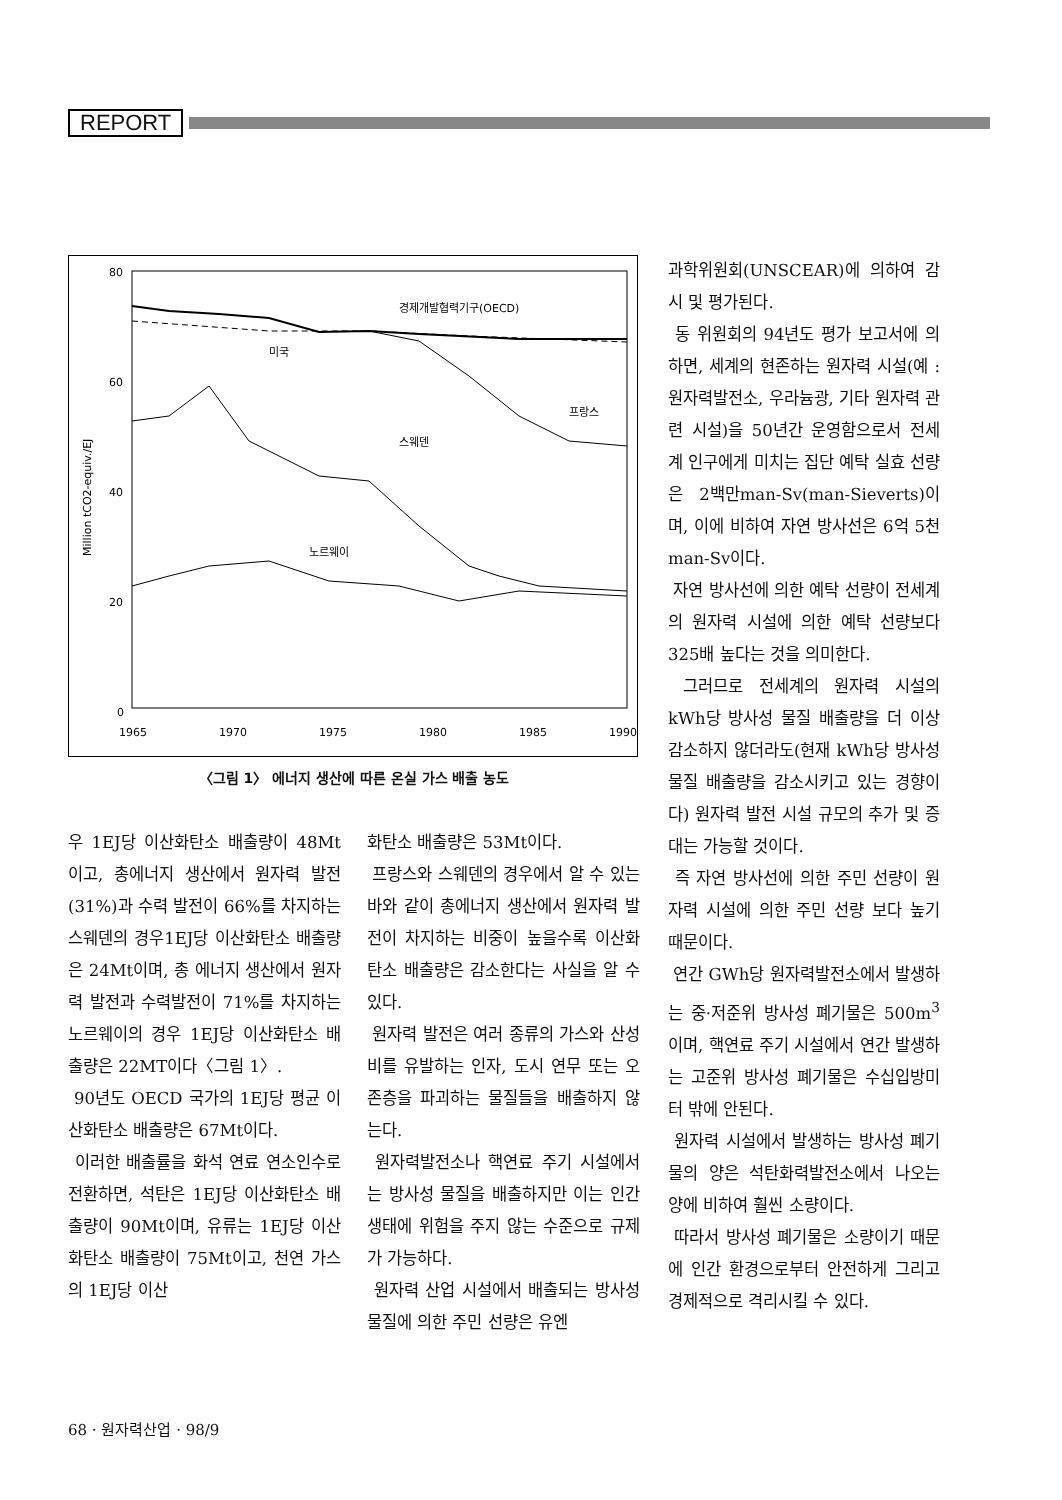REPORT
80
60
40
20
0
1965
1970
1975
1980
1985
1990
Million tCO2-equiv./EJ
경제개발협력기구(OECD)
미국
프랑스
스웨덴
노르웨이
〈그림 1〉 에너지 생산에 따른 온실 가스 배출 농도
우 1EJ당 이산화탄소 배출량이 48Mt이고, 총에너지 생산에서 원자력 발전(31%)과 수력 발전이 66%를 차지하는 스웨덴의 경우1EJ당 이산화탄소 배출량은 24Mt이며, 총 에너지 생산에서 원자력 발전과 수력발전이 71%를 차지하는 노르웨이의 경우 1EJ당 이산화탄소 배출량은 22MT이다〈그림 1〉.
90년도 OECD 국가의 1EJ당 평균 이산화탄소 배출량은 67Mt이다.
이러한 배출률을 화석 연료 연소인수로 전환하면, 석탄은 1EJ당 이산화탄소 배출량이 90Mt이며, 유류는 1EJ당 이산화탄소 배출량이 75Mt이고, 천연 가스의 1EJ당 이산
화탄소 배출량은 53Mt이다.
프랑스와 스웨덴의 경우에서 알 수 있는 바와 같이 총에너지 생산에서 원자력 발전이 차지하는 비중이 높을수록 이산화탄소 배출량은 감소한다는 사실을 알 수 있다.
원자력 발전은 여러 종류의 가스와 산성비를 유발하는 인자, 도시 연무 또는 오존층을 파괴하는 물질들을 배출하지 않는다.
원자력발전소나 핵연료 주기 시설에서는 방사성 물질을 배출하지만 이는 인간 생태에 위험을 주지 않는 수준으로 규제가 가능하다.
원자력 산업 시설에서 배출되는 방사성 물질에 의한 주민 선량은 유엔
과학위원회(UNSCEAR)에 의하여 감시 및 평가된다.
동 위원회의 94년도 평가 보고서에 의하면, 세계의 현존하는 원자력 시설(예 : 원자력발전소, 우라늄광, 기타 원자력 관련 시설)을 50년간 운영함으로서 전세계 인구에게 미치는 집단 예탁 실효 선량은 2백만man-Sv(man-Sieverts)이며, 이에 비하여 자연 방사선은 6억 5천man-Sv이다.
자연 방사선에 의한 예탁 선량이 전세계의 원자력 시설에 의한 예탁 선량보다 325배 높다는 것을 의미한다.
그러므로 전세계의 원자력 시설의 kWh당 방사성 물질 배출량을 더 이상 감소하지 않더라도(현재 kWh당 방사성 물질 배출량을 감소시키고 있는 경향이다) 원자력 발전 시설 규모의 추가 및 증대는 가능할 것이다.
즉 자연 방사선에 의한 주민 선량이 원자력 시설에 의한 주민 선량 보다 높기 때문이다.
연간 GWh당 원자력발전소에서 발생하는 중·저준위 방사성 폐기물은 500m<sup>3</sup>이며, 핵연료 주기 시설에서 연간 발생하는 고준위 방사성 폐기물은 수십입방미터 밖에 안된다.
원자력 시설에서 발생하는 방사성 폐기물의 양은 석탄화력발전소에서 나오는 양에 비하여 훨씬 소량이다.
따라서 방사성 폐기물은 소량이기 때문에 인간 환경으로부터 안전하게 그리고 경제적으로 격리시킬 수 있다.
68 · 원자력산업 · 98/9